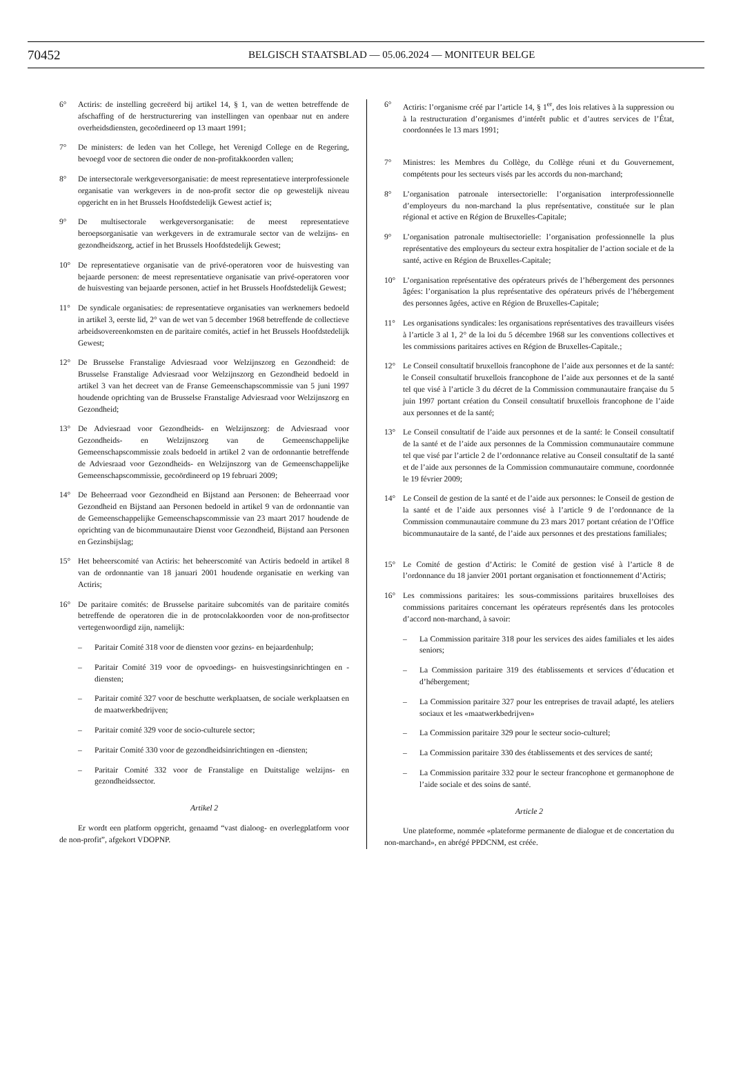70452
BELGISCH STAATSBLAD — 05.06.2024 — MONITEUR BELGE
6° Actiris: de instelling gecreëerd bij artikel 14, § 1, van de wetten betreffende de afschaffing of de herstructurering van instellingen van openbaar nut en andere overheidsdiensten, gecoördineerd op 13 maart 1991;
7° De ministers: de leden van het College, het Verenigd College en de Regering, bevoegd voor de sectoren die onder de non-profitakkoorden vallen;
8° De intersectorale werkgeversorganisatie: de meest representatieve interprofessionele organisatie van werkgevers in de non-profit sector die op gewestelijk niveau opgericht en in het Brussels Hoofdstedelijk Gewest actief is;
9° De multisectorale werkgeversorganisatie: de meest representatieve beroepsorganisatie van werkgevers in de extramurale sector van de welzijns- en gezondheidszorg, actief in het Brussels Hoofdstedelijk Gewest;
10° De representatieve organisatie van de privé-operatoren voor de huisvesting van bejaarde personen: de meest representatieve organisatie van privé-operatoren voor de huisvesting van bejaarde personen, actief in het Brussels Hoofdstedelijk Gewest;
11° De syndicale organisaties: de representatieve organisaties van werknemers bedoeld in artikel 3, eerste lid, 2° van de wet van 5 december 1968 betreffende de collectieve arbeidsovereenkomsten en de paritaire comités, actief in het Brussels Hoofdstedelijk Gewest;
12° De Brusselse Franstalige Adviesraad voor Welzijnszorg en Gezondheid: de Brusselse Franstalige Adviesraad voor Welzijnszorg en Gezondheid bedoeld in artikel 3 van het decreet van de Franse Gemeenschapscommissie van 5 juni 1997 houdende oprichting van de Brusselse Franstalige Adviesraad voor Welzijnszorg en Gezondheid;
13° De Adviesraad voor Gezondheids- en Welzijnszorg: de Adviesraad voor Gezondheids- en Welzijnszorg van de Gemeenschappelijke Gemeenschapscommissie zoals bedoeld in artikel 2 van de ordonnantie betreffende de Adviesraad voor Gezondheids- en Welzijnszorg van de Gemeenschappelijke Gemeenschapscommissie, gecoördineerd op 19 februari 2009;
14° De Beheerraad voor Gezondheid en Bijstand aan Personen: de Beheerraad voor Gezondheid en Bijstand aan Personen bedoeld in artikel 9 van de ordonnantie van de Gemeenschappelijke Gemeenschapscommissie van 23 maart 2017 houdende de oprichting van de bicommunautaire Dienst voor Gezondheid, Bijstand aan Personen en Gezinsbijslag;
15° Het beheerscomité van Actiris: het beheerscomité van Actiris bedoeld in artikel 8 van de ordonnantie van 18 januari 2001 houdende organisatie en werking van Actiris;
16° De paritaire comités: de Brusselse paritaire subcomités van de paritaire comités betreffende de operatoren die in de protocolakkoorden voor de non-profitsector vertegenwoordigd zijn, namelijk:
– Paritair Comité 318 voor de diensten voor gezins- en bejaardenhulp;
– Paritair Comité 319 voor de opvoedings- en huisvestingsinrichtingen en -diensten;
– Paritair comité 327 voor de beschutte werkplaatsen, de sociale werkplaatsen en de maatwerkbedrijven;
– Paritair comité 329 voor de socio-culturele sector;
– Paritair Comité 330 voor de gezondheidsinrichtingen en -diensten;
– Paritair Comité 332 voor de Franstalige en Duitstalige welzijns- en gezondheidssector.
Artikel 2
Er wordt een platform opgericht, genaamd “vast dialoog- en overlegplatform voor de non-profit”, afgekort VDOPNP.
6° Actiris: l’organisme créé par l’article 14, § 1<sup>er</sup>, des lois relatives à la suppression ou à la restructuration d’organismes d’intérêt public et d’autres services de l’État, coordonnées le 13 mars 1991;
7° Ministres: les Membres du Collège, du Collège réuni et du Gouvernement, compétents pour les secteurs visés par les accords du non-marchand;
8° L’organisation patronale intersectorielle: l’organisation interprofessionnelle d’employeurs du non-marchand la plus représentative, constituée sur le plan régional et active en Région de Bruxelles-Capitale;
9° L’organisation patronale multisectorielle: l’organisation professionnelle la plus représentative des employeurs du secteur extra hospitalier de l’action sociale et de la santé, active en Région de Bruxelles-Capitale;
10° L’organisation représentative des opérateurs privés de l’hébergement des personnes âgées: l’organisation la plus représentative des opérateurs privés de l’hébergement des personnes âgées, active en Région de Bruxelles-Capitale;
11° Les organisations syndicales: les organisations représentatives des travailleurs visées à l’article 3 al 1, 2° de la loi du 5 décembre 1968 sur les conventions collectives et les commissions paritaires actives en Région de Bruxelles-Capitale.;
12° Le Conseil consultatif bruxellois francophone de l’aide aux personnes et de la santé: le Conseil consultatif bruxellois francophone de l’aide aux personnes et de la santé tel que visé à l’article 3 du décret de la Commission communautaire française du 5 juin 1997 portant création du Conseil consultatif bruxellois francophone de l’aide aux personnes et de la santé;
13° Le Conseil consultatif de l’aide aux personnes et de la santé: le Conseil consultatif de la santé et de l’aide aux personnes de la Commission communautaire commune tel que visé par l’article 2 de l’ordonnance relative au Conseil consultatif de la santé et de l’aide aux personnes de la Commission communautaire commune, coordonnée le 19 février 2009;
14° Le Conseil de gestion de la santé et de l’aide aux personnes: le Conseil de gestion de la santé et de l’aide aux personnes visé à l’article 9 de l’ordonnance de la Commission communautaire commune du 23 mars 2017 portant création de l’Office bicommunautaire de la santé, de l’aide aux personnes et des prestations familiales;
15° Le Comité de gestion d’Actiris: le Comité de gestion visé à l’article 8 de l’ordonnance du 18 janvier 2001 portant organisation et fonctionnement d’Actiris;
16° Les commissions paritaires: les sous-commissions paritaires bruxelloises des commissions paritaires concernant les opérateurs représentés dans les protocoles d’accord non-marchand, à savoir:
– La Commission paritaire 318 pour les services des aides familiales et les aides seniors;
– La Commission paritaire 319 des établissements et services d’éducation et d’hébergement;
– La Commission paritaire 327 pour les entreprises de travail adapté, les ateliers sociaux et les «maatwerkbedrijven»
– La Commission paritaire 329 pour le secteur socio-culturel;
– La Commission paritaire 330 des établissements et des services de santé;
– La Commission paritaire 332 pour le secteur francophone et germanophone de l’aide sociale et des soins de santé.
Article 2
Une plateforme, nommée «plateforme permanente de dialogue et de concertation du non-marchand», en abrégé PPDCNM, est créée.